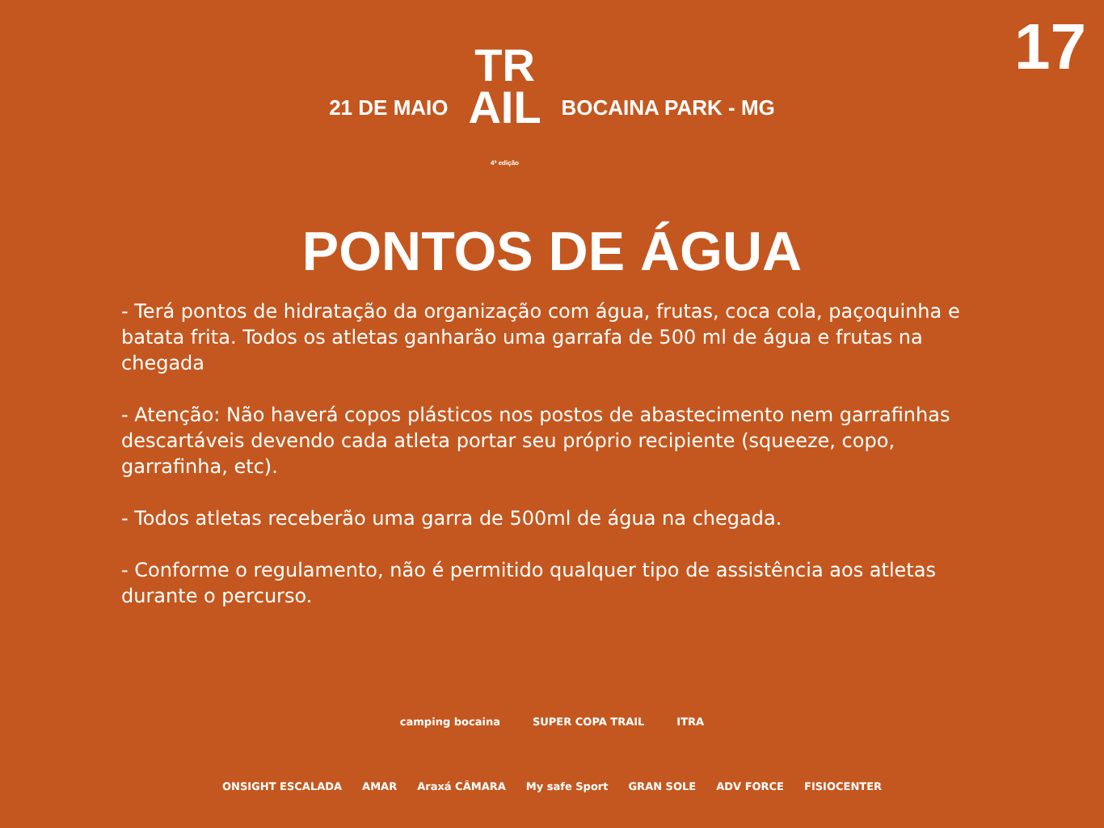17
21 DE MAIO TR
AIL
4ª edição BOCAINA PARK - MG
PONTOS DE ÁGUA
- Terá pontos de hidratação da organização com água, frutas, coca cola, paçoquinha e batata frita. Todos os atletas ganharão uma garrafa de 500 ml de água e frutas na chegada
- Atenção: Não haverá copos plásticos nos postos de abastecimento nem garrafinhas descartáveis devendo cada atleta portar seu próprio recipiente (squeeze, copo, garrafinha, etc).
- Todos atletas receberão uma garra de 500ml de água na chegada.
- Conforme o regulamento, não é permitido qualquer tipo de assistência aos atletas durante o percurso.
camping bocaina SUPER COPA TRAIL ITRA
ONSIGHT ESCALADA AMAR Araxá CÂMARA My safe Sport GRAN SOLE ADV FORCE FISIOCENTER